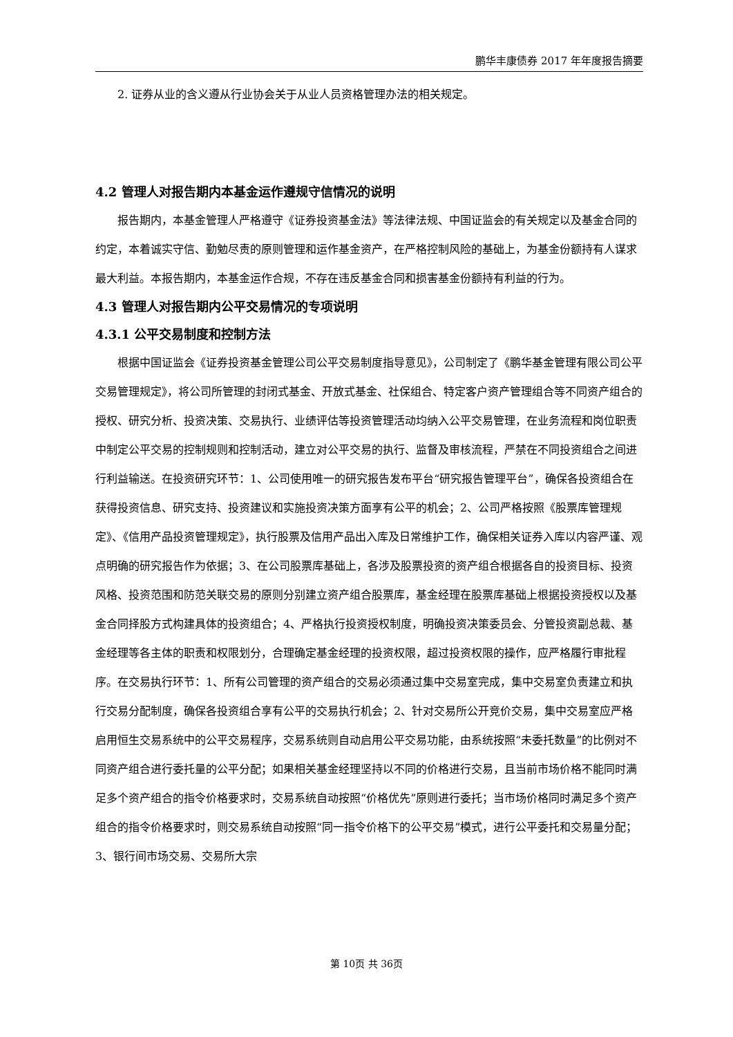鹏华丰康债券 2017 年年度报告摘要
2. 证券从业的含义遵从行业协会关于从业人员资格管理办法的相关规定。
4.2 管理人对报告期内本基金运作遵规守信情况的说明
报告期内，本基金管理人严格遵守《证券投资基金法》等法律法规、中国证监会的有关规定以及基金合同的约定，本着诚实守信、勤勉尽责的原则管理和运作基金资产，在严格控制风险的基础上，为基金份额持有人谋求最大利益。本报告期内，本基金运作合规，不存在违反基金合同和损害基金份额持有利益的行为。
4.3 管理人对报告期内公平交易情况的专项说明
4.3.1 公平交易制度和控制方法
根据中国证监会《证券投资基金管理公司公平交易制度指导意见》，公司制定了《鹏华基金管理有限公司公平交易管理规定》，将公司所管理的封闭式基金、开放式基金、社保组合、特定客户资产管理组合等不同资产组合的授权、研究分析、投资决策、交易执行、业绩评估等投资管理活动均纳入公平交易管理，在业务流程和岗位职责中制定公平交易的控制规则和控制活动，建立对公平交易的执行、监督及审核流程，严禁在不同投资组合之间进行利益输送。在投资研究环节：1、公司使用唯一的研究报告发布平台“研究报告管理平台”，确保各投资组合在获得投资信息、研究支持、投资建议和实施投资决策方面享有公平的机会；2、公司严格按照《股票库管理规定》、《信用产品投资管理规定》，执行股票及信用产品出入库及日常维护工作，确保相关证券入库以内容严谨、观点明确的研究报告作为依据；3、在公司股票库基础上，各涉及股票投资的资产组合根据各自的投资目标、投资风格、投资范围和防范关联交易的原则分别建立资产组合股票库，基金经理在股票库基础上根据投资授权以及基金合同择股方式构建具体的投资组合；4、严格执行投资授权制度，明确投资决策委员会、分管投资副总裁、基金经理等各主体的职责和权限划分，合理确定基金经理的投资权限，超过投资权限的操作，应严格履行审批程序。在交易执行环节：1、所有公司管理的资产组合的交易必须通过集中交易室完成，集中交易室负责建立和执行交易分配制度，确保各投资组合享有公平的交易执行机会；2、针对交易所公开竞价交易，集中交易室应严格启用恒生交易系统中的公平交易程序，交易系统则自动启用公平交易功能，由系统按照“未委托数量”的比例对不同资产组合进行委托量的公平分配；如果相关基金经理坚持以不同的价格进行交易，且当前市场价格不能同时满足多个资产组合的指令价格要求时，交易系统自动按照“价格优先”原则进行委托；当市场价格同时满足多个资产组合的指令价格要求时，则交易系统自动按照“同一指令价格下的公平交易”模式，进行公平委托和交易量分配；3、银行间市场交易、交易所大宗
第 10页 共 36页